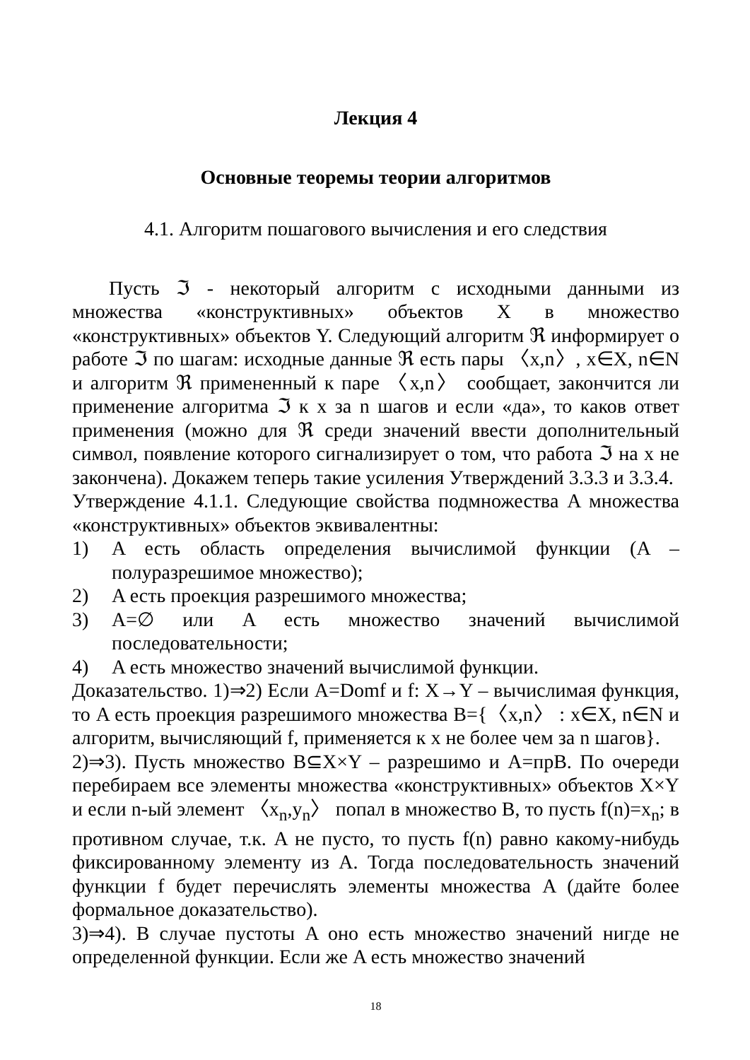Лекция 4
Основные теоремы теории алгоритмов
4.1. Алгоритм пошагового вычисления и его следствия
Пусть ℑ - некоторый алгоритм с исходными данными из множества «конструктивных» объектов X в множество «конструктивных» объектов Y. Следующий алгоритм ℜ информирует о работе ℑ по шагам: исходные данные ℜ есть пары 〈x,n〉, x∈X, n∈N и алгоритм ℜ примененный к паре 〈x,n〉 сообщает, закончится ли применение алгоритма ℑ к x за n шагов и если «да», то каков ответ применения (можно для ℜ среди значений ввести дополнительный символ, появление которого сигнализирует о том, что работа ℑ на x не закончена). Докажем теперь такие усиления Утверждений 3.3.3 и 3.3.4.
Утверждение 4.1.1. Следующие свойства подмножества A множества «конструктивных» объектов эквивалентны:
1) A есть область определения вычислимой функции (A – полуразрешимое множество);
2) A есть проекция разрешимого множества;
3) A=∅ или A есть множество значений вычислимой последовательности;
4) A есть множество значений вычислимой функции.
Доказательство. 1)⇒2) Если A=Domf и f: X→Y – вычислимая функция, то A есть проекция разрешимого множества B={〈x,n〉 : x∈X, n∈N и алгоритм, вычисляющий f, применяется к x не более чем за n шагов}.
2)⇒3). Пусть множество B⊆X×Y – разрешимо и A=прB. По очереди перебираем все элементы множества «конструктивных» объектов X×Y и если n-ый элемент 〈x<sub>n</sub>,y<sub>n</sub>〉 попал в множество B, то пусть f(n)=x<sub>n</sub>; в противном случае, т.к. A не пусто, то пусть f(n) равно какому-нибудь фиксированному элементу из A. Тогда последовательность значений функции f будет перечислять элементы множества A (дайте более формальное доказательство).
3)⇒4). В случае пустоты A оно есть множество значений нигде не определенной функции. Если же A есть множество значений
18